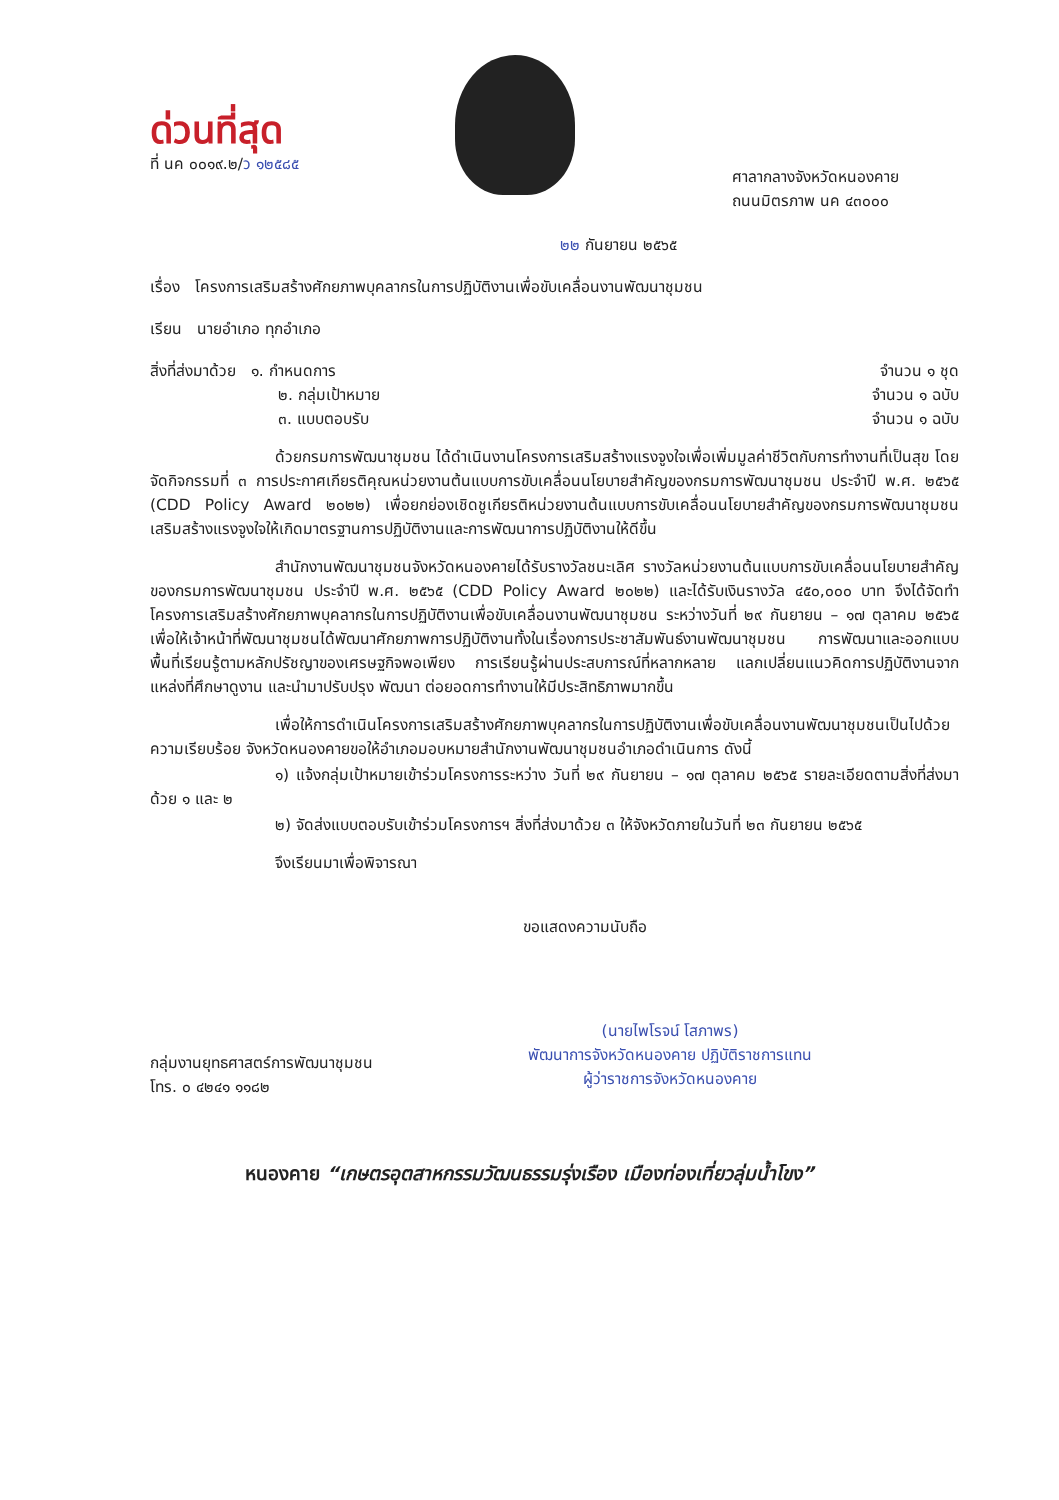ด่วนที่สุด
ที่ นค ๐๐๑๙.๒/ว ๑๒๕๘๕
ศาลากลางจังหวัดหนองคาย
ถนนมิตรภาพ นค ๔๓๐๐๐
๒๒ กันยายน ๒๕๖๕
เรื่อง โครงการเสริมสร้างศักยภาพบุคลากรในการปฏิบัติงานเพื่อขับเคลื่อนงานพัฒนาชุมชน
เรียน นายอำเภอ ทุกอำเภอ
สิ่งที่ส่งมาด้วย ๑. กำหนดการ จำนวน ๑ ชุด
๒. กลุ่มเป้าหมาย จำนวน ๑ ฉบับ
๓. แบบตอบรับ จำนวน ๑ ฉบับ
ด้วยกรมการพัฒนาชุมชน ได้ดำเนินงานโครงการเสริมสร้างแรงจูงใจเพื่อเพิ่มมูลค่าชีวิตกับการทำงานที่เป็นสุข โดยจัดกิจกรรมที่ ๓ การประกาศเกียรติคุณหน่วยงานต้นแบบการขับเคลื่อนนโยบายสำคัญของกรมการพัฒนาชุมชน ประจำปี พ.ศ. ๒๕๖๕ (CDD Policy Award ๒๐๒๒) เพื่อยกย่องเชิดชูเกียรติหน่วยงานต้นแบบการขับเคลื่อนนโยบายสำคัญของกรมการพัฒนาชุมชน เสริมสร้างแรงจูงใจให้เกิดมาตรฐานการปฏิบัติงานและการพัฒนาการปฏิบัติงานให้ดีขึ้น
สำนักงานพัฒนาชุมชนจังหวัดหนองคายได้รับรางวัลชนะเลิศ รางวัลหน่วยงานต้นแบบการขับเคลื่อนนโยบายสำคัญของกรมการพัฒนาชุมชน ประจำปี พ.ศ. ๒๕๖๕ (CDD Policy Award ๒๐๒๒) และได้รับเงินรางวัล ๔๕๐,๐๐๐ บาท จึงได้จัดทำโครงการเสริมสร้างศักยภาพบุคลากรในการปฏิบัติงานเพื่อขับเคลื่อนงานพัฒนาชุมชน ระหว่างวันที่ ๒๙ กันยายน – ๑๗ ตุลาคม ๒๕๖๕ เพื่อให้เจ้าหน้าที่พัฒนาชุมชนได้พัฒนาศักยภาพการปฏิบัติงานทั้งในเรื่องการประชาสัมพันธ์งานพัฒนาชุมชน การพัฒนาและออกแบบพื้นที่เรียนรู้ตามหลักปรัชญาของเศรษฐกิจพอเพียง การเรียนรู้ผ่านประสบการณ์ที่หลากหลาย แลกเปลี่ยนแนวคิดการปฏิบัติงานจากแหล่งที่ศึกษาดูงาน และนำมาปรับปรุง พัฒนา ต่อยอดการทำงานให้มีประสิทธิภาพมากขึ้น
เพื่อให้การดำเนินโครงการเสริมสร้างศักยภาพบุคลากรในการปฏิบัติงานเพื่อขับเคลื่อนงานพัฒนาชุมชนเป็นไปด้วยความเรียบร้อย จังหวัดหนองคายขอให้อำเภอมอบหมายสำนักงานพัฒนาชุมชนอำเภอดำเนินการ ดังนี้
๑) แจ้งกลุ่มเป้าหมายเข้าร่วมโครงการระหว่าง วันที่ ๒๙ กันยายน – ๑๗ ตุลาคม ๒๕๖๕ รายละเอียดตามสิ่งที่ส่งมาด้วย ๑ และ ๒
๒) จัดส่งแบบตอบรับเข้าร่วมโครงการฯ สิ่งที่ส่งมาด้วย ๓ ให้จังหวัดภายในวันที่ ๒๓ กันยายน ๒๕๖๕
จึงเรียนมาเพื่อพิจารณา
ขอแสดงความนับถือ
(นายไพโรจน์ โสภาพร)
พัฒนาการจังหวัดหนองคาย ปฏิบัติราชการแทน
ผู้ว่าราชการจังหวัดหนองคาย
กลุ่มงานยุทธศาสตร์การพัฒนาชุมชน
โทร. ๐ ๔๒๔๑ ๑๑๘๒
หนองคาย “เกษตรอุตสาหกรรมวัฒนธรรมรุ่งเรือง เมืองท่องเที่ยวลุ่มน้ำโขง”